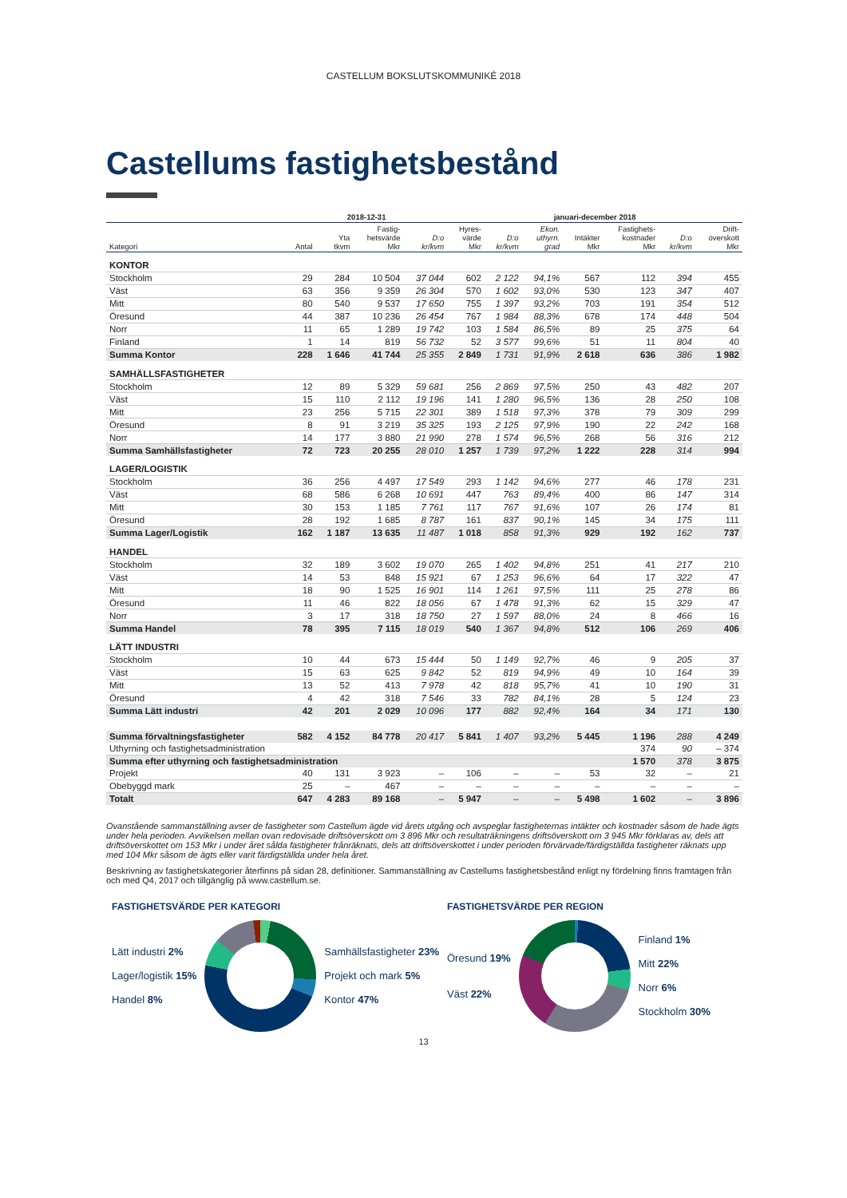CASTELLUM BOKSLUTSKOMMUNIKÉ 2018
Castellums fastighetsbestånd
| | 2018-12-31 | | | | januari-december 2018 | | | | | | |
| --- | --- | --- | --- | --- | --- | --- | --- | --- | --- | --- | --- |
| Kategori | Antal | Yta tkvm | Fastig- hetsvärde Mkr | D:o kr/kvm | Hyres- värde Mkr | D:o kr/kvm | Ekon. uthyrn. grad | Intäkter Mkr | Fastighets- kostnader Mkr | D:o kr/kvm | Drift- överskott Mkr |
| KONTOR | | | | | | | | | | | |
| Stockholm | 29 | 284 | 10 504 | 37 044 | 602 | 2 122 | 94,1% | 567 | 112 | 394 | 455 |
| Väst | 63 | 356 | 9 359 | 26 304 | 570 | 1 602 | 93,0% | 530 | 123 | 347 | 407 |
| Mitt | 80 | 540 | 9 537 | 17 650 | 755 | 1 397 | 93,2% | 703 | 191 | 354 | 512 |
| Öresund | 44 | 387 | 10 236 | 26 454 | 767 | 1 984 | 88,3% | 678 | 174 | 448 | 504 |
| Norr | 11 | 65 | 1 289 | 19 742 | 103 | 1 584 | 86,5% | 89 | 25 | 375 | 64 |
| Finland | 1 | 14 | 819 | 56 732 | 52 | 3 577 | 99,6% | 51 | 11 | 804 | 40 |
| Summa Kontor | 228 | 1 646 | 41 744 | 25 355 | 2 849 | 1 731 | 91,9% | 2 618 | 636 | 386 | 1 982 |
| SAMHÄLLSFASTIGHETER | | | | | | | | | | | |
| Stockholm | 12 | 89 | 5 329 | 59 681 | 256 | 2 869 | 97,5% | 250 | 43 | 482 | 207 |
| Väst | 15 | 110 | 2 112 | 19 196 | 141 | 1 280 | 96,5% | 136 | 28 | 250 | 108 |
| Mitt | 23 | 256 | 5 715 | 22 301 | 389 | 1 518 | 97,3% | 378 | 79 | 309 | 299 |
| Öresund | 8 | 91 | 3 219 | 35 325 | 193 | 2 125 | 97,9% | 190 | 22 | 242 | 168 |
| Norr | 14 | 177 | 3 880 | 21 990 | 278 | 1 574 | 96,5% | 268 | 56 | 316 | 212 |
| Summa Samhällsfastigheter | 72 | 723 | 20 255 | 28 010 | 1 257 | 1 739 | 97,2% | 1 222 | 228 | 314 | 994 |
| LAGER/LOGISTIK | | | | | | | | | | | |
| Stockholm | 36 | 256 | 4 497 | 17 549 | 293 | 1 142 | 94,6% | 277 | 46 | 178 | 231 |
| Väst | 68 | 586 | 6 268 | 10 691 | 447 | 763 | 89,4% | 400 | 86 | 147 | 314 |
| Mitt | 30 | 153 | 1 185 | 7 761 | 117 | 767 | 91,6% | 107 | 26 | 174 | 81 |
| Öresund | 28 | 192 | 1 685 | 8 787 | 161 | 837 | 90,1% | 145 | 34 | 175 | 111 |
| Summa Lager/Logistik | 162 | 1 187 | 13 635 | 11 487 | 1 018 | 858 | 91,3% | 929 | 192 | 162 | 737 |
| HANDEL | | | | | | | | | | | |
| Stockholm | 32 | 189 | 3 602 | 19 070 | 265 | 1 402 | 94,8% | 251 | 41 | 217 | 210 |
| Väst | 14 | 53 | 848 | 15 921 | 67 | 1 253 | 96,6% | 64 | 17 | 322 | 47 |
| Mitt | 18 | 90 | 1 525 | 16 901 | 114 | 1 261 | 97,5% | 111 | 25 | 278 | 86 |
| Öresund | 11 | 46 | 822 | 18 056 | 67 | 1 478 | 91,3% | 62 | 15 | 329 | 47 |
| Norr | 3 | 17 | 318 | 18 750 | 27 | 1 597 | 88,0% | 24 | 8 | 466 | 16 |
| Summa Handel | 78 | 395 | 7 115 | 18 019 | 540 | 1 367 | 94,8% | 512 | 106 | 269 | 406 |
| LÄTT INDUSTRI | | | | | | | | | | | |
| Stockholm | 10 | 44 | 673 | 15 444 | 50 | 1 149 | 92,7% | 46 | 9 | 205 | 37 |
| Väst | 15 | 63 | 625 | 9 842 | 52 | 819 | 94,9% | 49 | 10 | 164 | 39 |
| Mitt | 13 | 52 | 413 | 7 978 | 42 | 818 | 95,7% | 41 | 10 | 190 | 31 |
| Öresund | 4 | 42 | 318 | 7 546 | 33 | 782 | 84,1% | 28 | 5 | 124 | 23 |
| Summa Lätt industri | 42 | 201 | 2 029 | 10 096 | 177 | 882 | 92,4% | 164 | 34 | 171 | 130 |
| Summa förvaltningsfastigheter | 582 | 4 152 | 84 778 | 20 417 | 5 841 | 1 407 | 93,2% | 5 445 | 1 196 | 288 | 4 249 |
| Uthyrning och fastighetsadministration | | | | | | | | | 374 | 90 | – 374 |
| Summa efter uthyrning och fastighetsadministration | | | | | | | | | 1 570 | 378 | 3 875 |
| Projekt | 40 | 131 | 3 923 | – | 106 | – | – | 53 | 32 | – | 21 |
| Obebyggd mark | 25 | – | 467 | – | – | – | – | – | – | – | – |
| Totalt | 647 | 4 283 | 89 168 | – | 5 947 | – | – | 5 498 | 1 602 | – | 3 896 |
Ovanstående sammanställning avser de fastigheter som Castellum ägde vid årets utgång och avspeglar fastigheternas intäkter och kostnader såsom de hade ägts under hela perioden. Avvikelsen mellan ovan redovisade driftsöverskott om 3 896 Mkr och resultaträkningens driftsöverskott om 3 945 Mkr förklaras av, dels att driftsöverskottet om 153 Mkr i under året sålda fastigheter frånräknats, dels att driftsöverskottet i under perioden förvärvade/färdigställda fastigheter räknats upp med 104 Mkr såsom de ägts eller varit färdigställda under hela året.
Beskrivning av fastighetskategorier återfinns på sidan 28, definitioner. Sammanställning av Castellums fastighetsbestånd enligt ny fördelning finns framtagen från och med Q4, 2017 och tillgänglig på www.castellum.se.
FASTIGHETSVÄRDE PER KATEGORI
Lätt industri 2%
Lager/logistik 15%
Handel 8%
Samhällsfastigheter 23%
Projekt och mark 5%
Kontor 47%
FASTIGHETSVÄRDE PER REGION
Öresund 19%
Väst 22%
Finland 1%
Mitt 22%
Norr 6%
Stockholm 30%
13